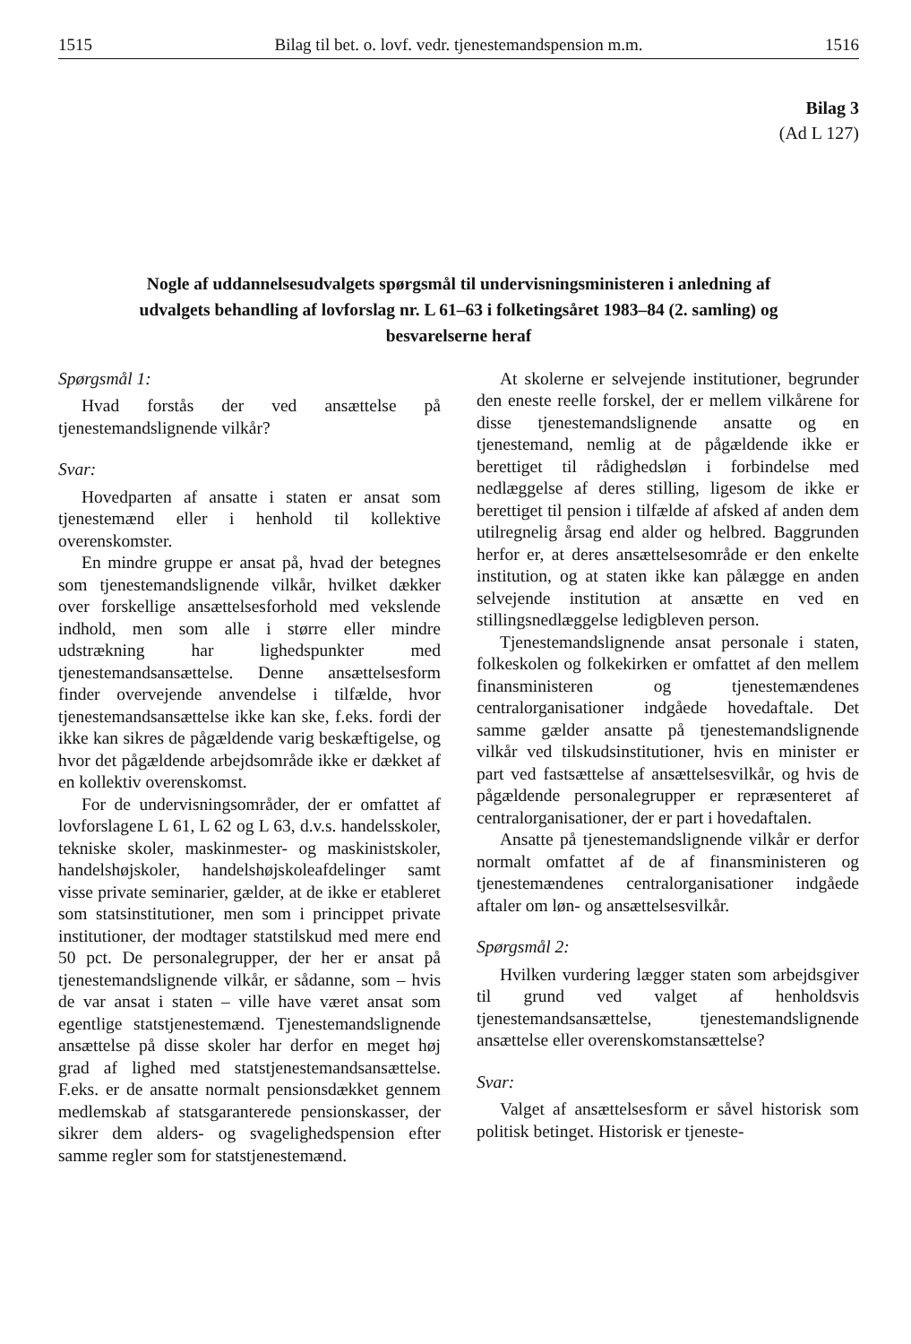1515 Bilag til bet. o. lovf. vedr. tjenestemandspension m.m. 1516
Bilag 3
(Ad L 127)
Nogle af uddannelsesudvalgets spørgsmål til undervisningsministeren i anledning af udvalgets behandling af lovforslag nr. L 61–63 i folketingsåret 1983–84 (2. samling) og besvarelserne heraf
Spørgsmål 1:
Hvad forstås der ved ansættelse på tjenestemandslignende vilkår?
Svar:
Hovedparten af ansatte i staten er ansat som tjenestemænd eller i henhold til kollektive overenskomster.
En mindre gruppe er ansat på, hvad der betegnes som tjenestemandslignende vilkår, hvilket dækker over forskellige ansættelsesforhold med vekslende indhold, men som alle i større eller mindre udstrækning har lighedspunkter med tjenestemandsansættelse. Denne ansættelsesform finder overvejende anvendelse i tilfælde, hvor tjenestemandsansættelse ikke kan ske, f.eks. fordi der ikke kan sikres de pågældende varig beskæftigelse, og hvor det pågældende arbejdsområde ikke er dækket af en kollektiv overenskomst.
For de undervisningsområder, der er omfattet af lovforslagene L 61, L 62 og L 63, d.v.s. handelsskoler, tekniske skoler, maskinmester- og maskinistskoler, handelshøjskoler, handelshøjskoleafdelinger samt visse private seminarier, gælder, at de ikke er etableret som statsinstitutioner, men som i princippet private institutioner, der modtager statstilskud med mere end 50 pct. De personalegrupper, der her er ansat på tjenestemandslignende vilkår, er sådanne, som – hvis de var ansat i staten – ville have været ansat som egentlige statstjenestemænd. Tjenestemandslignende ansættelse på disse skoler har derfor en meget høj grad af lighed med statstjenestemandsansættelse. F.eks. er de ansatte normalt pensionsdækket gennem medlemskab af statsgaranterede pensionskasser, der sikrer dem alders- og svagelighedspension efter samme regler som for statstjenestemænd.
At skolerne er selvejende institutioner, begrunder den eneste reelle forskel, der er mellem vilkårene for disse tjenestemandslignende ansatte og en tjenestemand, nemlig at de pågældende ikke er berettiget til rådighedsløn i forbindelse med nedlæggelse af deres stilling, ligesom de ikke er berettiget til pension i tilfælde af afsked af anden dem utilregnelig årsag end alder og helbred. Baggrunden herfor er, at deres ansættelsesområde er den enkelte institution, og at staten ikke kan pålægge en anden selvejende institution at ansætte en ved en stillingsnedlæggelse ledigbleven person.
Tjenestemandslignende ansat personale i staten, folkeskolen og folkekirken er omfattet af den mellem finansministeren og tjenestemændenes centralorganisationer indgåede hovedaftale. Det samme gælder ansatte på tjenestemandslignende vilkår ved tilskudsinstitutioner, hvis en minister er part ved fastsættelse af ansættelsesvilkår, og hvis de pågældende personalegrupper er repræsenteret af centralorganisationer, der er part i hovedaftalen.
Ansatte på tjenestemandslignende vilkår er derfor normalt omfattet af de af finansministeren og tjenestemændenes centralorganisationer indgåede aftaler om løn- og ansættelsesvilkår.
Spørgsmål 2:
Hvilken vurdering lægger staten som arbejdsgiver til grund ved valget af henholdsvis tjenestemandsansættelse, tjenestemandslignende ansættelse eller overenskomstansættelse?
Svar:
Valget af ansættelsesform er såvel historisk som politisk betinget. Historisk er tjeneste-